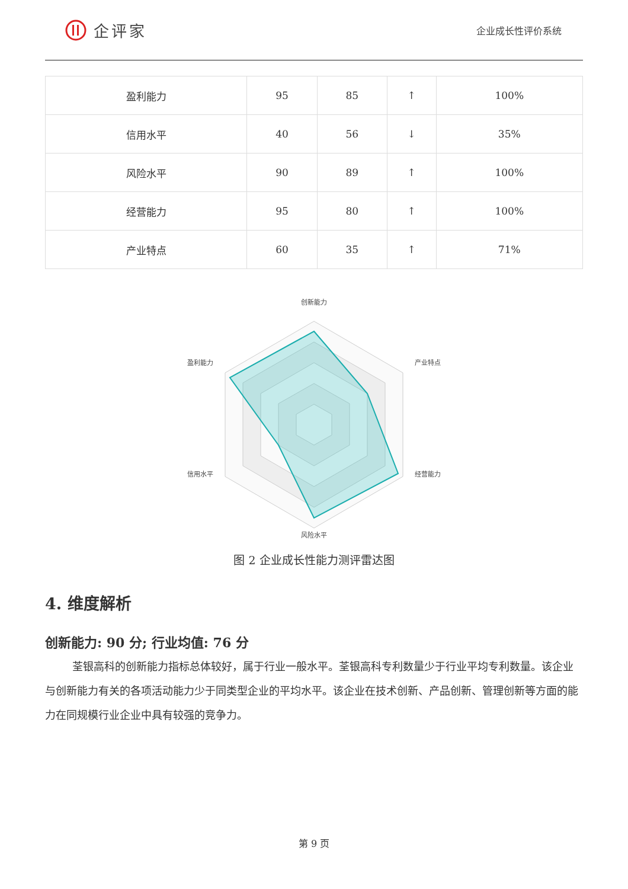企评家
企业成长性评价系统
| 盈利能力 | 95 | 85 | ↑ | 100% |
| 信用水平 | 40 | 56 | ↓ | 35% |
| 风险水平 | 90 | 89 | ↑ | 100% |
| 经营能力 | 95 | 80 | ↑ | 100% |
| 产业特点 | 60 | 35 | ↑ | 71% |
创新能力
产业特点
经营能力
风险水平
信用水平
盈利能力
图 2 企业成长性能力测评雷达图
4. 维度解析
创新能力: 90 分; 行业均值: 76 分
荃银高科的创新能力指标总体较好，属于行业一般水平。荃银高科专利数量少于行业平均专利数量。该企业与创新能力有关的各项活动能力少于同类型企业的平均水平。该企业在技术创新、产品创新、管理创新等方面的能力在同规模行业企业中具有较强的竞争力。
第 9 页